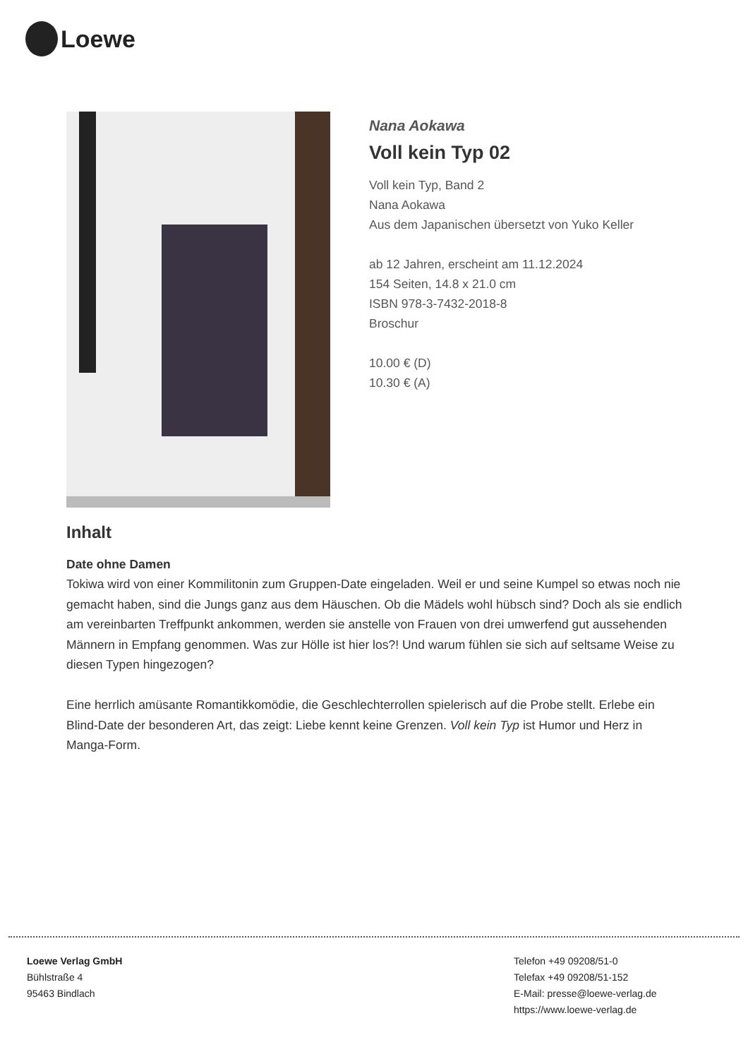Loewe
Nana Aokawa
Voll kein Typ 02
Voll kein Typ, Band 2
Nana Aokawa
Aus dem Japanischen übersetzt von Yuko Keller
ab 12 Jahren, erscheint am 11.12.2024
154 Seiten, 14.8 x 21.0 cm
ISBN 978-3-7432-2018-8
Broschur
10.00 € (D)
10.30 € (A)
Inhalt
Date ohne Damen
Tokiwa wird von einer Kommilitonin zum Gruppen-Date eingeladen. Weil er und seine Kumpel so etwas noch nie gemacht haben, sind die Jungs ganz aus dem Häuschen. Ob die Mädels wohl hübsch sind? Doch als sie endlich am vereinbarten Treffpunkt ankommen, werden sie anstelle von Frauen von drei umwerfend gut aussehenden Männern in Empfang genommen. Was zur Hölle ist hier los?! Und warum fühlen sie sich auf seltsame Weise zu diesen Typen hingezogen?
Eine herrlich amüsante Romantikkomödie, die Geschlechterrollen spielerisch auf die Probe stellt. Erlebe ein Blind-Date der besonderen Art, das zeigt: Liebe kennt keine Grenzen. Voll kein Typ ist Humor und Herz in Manga-Form.
Loewe Verlag GmbH
Bühlstraße 4
95463 Bindlach
Telefon +49 09208/51-0
Telefax +49 09208/51-152
E-Mail: presse@loewe-verlag.de
https://www.loewe-verlag.de